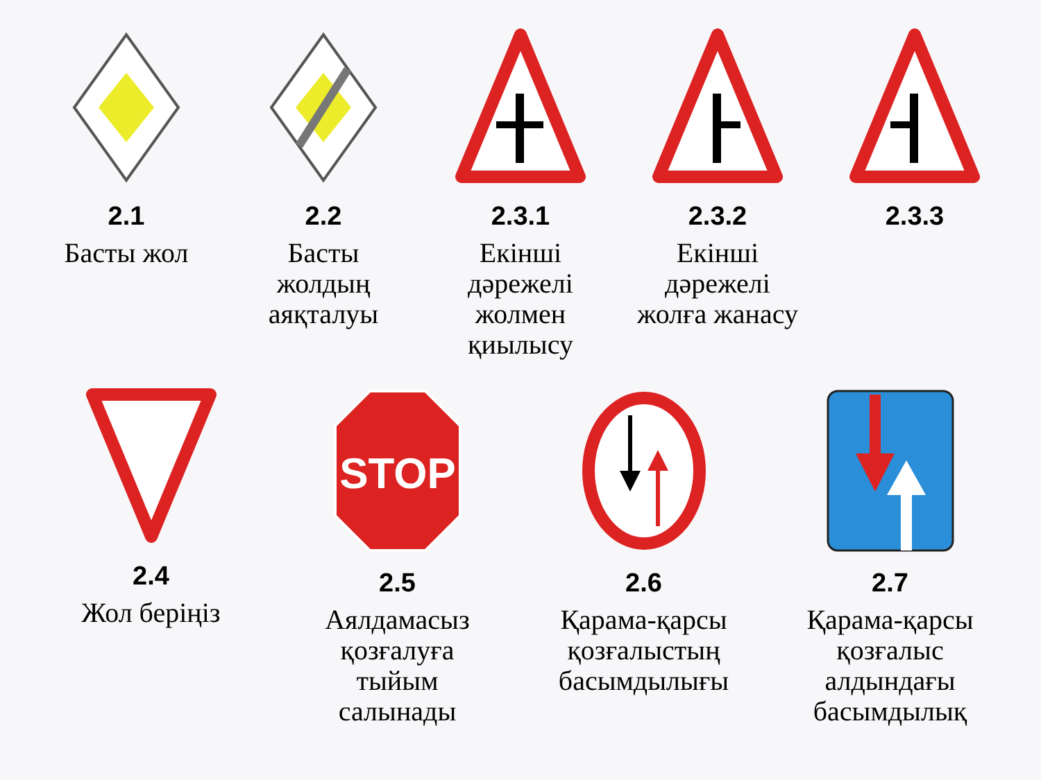2.1
Басты жол
2.2
Басты
жолдың
аяқталуы
2.3.1
Екінші дәрежелі
жолмен қиылысу
2.3.2
Екінші дәрежелі жолға жанасу
2.3.3
2.4
Жол беріңіз
STOP
2.5
Аялдамасыз
қозғалуға
тыйым салынады
2.6
Қарама-қарсы
қозғалыстың
басымдылығы
2.7
Қарама-қарсы
қозғалыс алдындағы
басымдылық